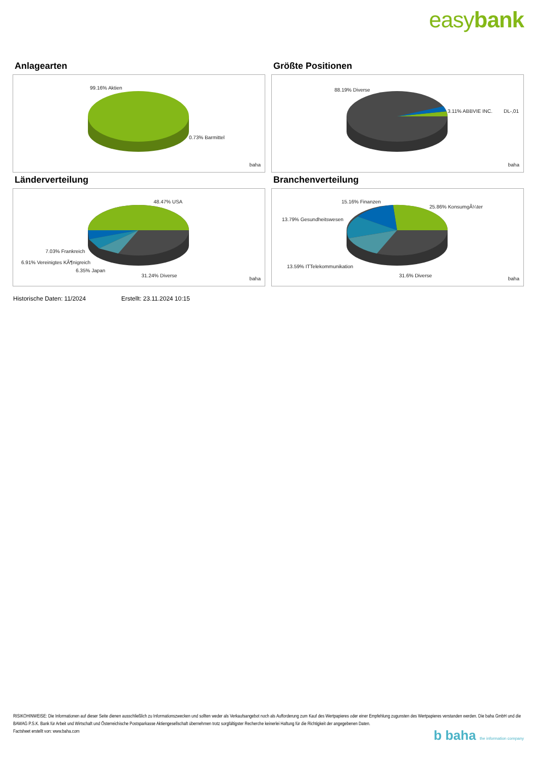easybank
Anlagearten
99.16% Aktien
0.73% Barmittel
baha
Größte Positionen
88.19% Diverse
3.11% ABBVIE INC. DL-,01
baha
Länderverteilung
48.47% USA
7.03% Frankreich
6.91% Vereinigtes KÃ¶nigreich
6.35% Japan
31.24% Diverse
baha
Branchenverteilung
15.16% Finanzen
25.86% KonsumgÃ¼ter
13.79% Gesundheitswesen
13.59% ITTelekommunikation
31.6% Diverse
baha
Historische Daten: 11/2024 Erstellt: 23.11.2024 10:15
RISIKOHINWEISE: Die Informationen auf dieser Seite dienen ausschließlich zu Informationszwecken und sollten weder als Verkaufsangebot noch als Aufforderung zum Kauf des Wertpapieres oder einer Empfehlung zugunsten des Wertpapieres verstanden werden. Die baha GmbH und die BAWAG P.S.K. Bank für Arbeit und Wirtschaft und Österreichische Postsparkasse Aktiengesellschaft übernehmen trotz sorgfältigster Recherche keinerlei Haftung für die Richtigkeit der angegebenen Daten.
Factsheet erstellt von: www.baha.com
b baha the information company